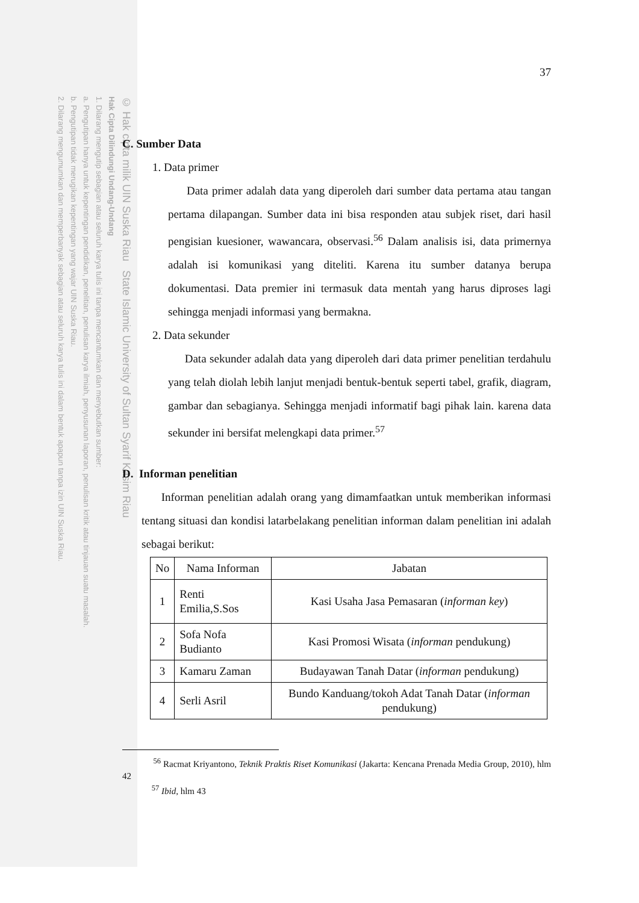© Hak cipta milik UIN Suska Riau State Islamic University of Sultan Syarif Kasim Riau
Hak Cipta Dilindungi Undang-Undang
1. Dilarang mengutip sebagian atau seluruh karya tulis ini tanpa mencantumkan dan menyebutkan sumber:
a. Pengutipan hanya untuk kepentingan pendidikan, penelitian, penulisan karya ilmiah, penyusunan laporan, penulisan kritik atau tinjauan suatu masalah.
b. Pengutipan tidak merugikan kepentingan yang wajar UIN Suska Riau.
2. Dilarang mengumumkan dan memperbanyak sebagian atau seluruh karya tulis ini dalam bentuk apapun tanpa izin UIN Suska Riau.
37
C. Sumber Data
1. Data primer
Data primer adalah data yang diperoleh dari sumber data pertama atau tangan pertama dilapangan. Sumber data ini bisa responden atau subjek riset, dari hasil pengisian kuesioner, wawancara, observasi.<sup>56</sup> Dalam analisis isi, data primernya adalah isi komunikasi yang diteliti. Karena itu sumber datanya berupa dokumentasi. Data premier ini termasuk data mentah yang harus diproses lagi sehingga menjadi informasi yang bermakna.
2. Data sekunder
Data sekunder adalah data yang diperoleh dari data primer penelitian terdahulu yang telah diolah lebih lanjut menjadi bentuk-bentuk seperti tabel, grafik, diagram, gambar dan sebagianya. Sehingga menjadi informatif bagi pihak lain. karena data sekunder ini bersifat melengkapi data primer.<sup>57</sup>
D. Informan penelitian
Informan penelitian adalah orang yang dimamfaatkan untuk memberikan informasi tentang situasi dan kondisi latarbelakang penelitian informan dalam penelitian ini adalah sebagai berikut:
| No | Nama Informan | Jabatan |
| --- | --- | --- |
| 1 | Renti Emilia,S.Sos | Kasi Usaha Jasa Pemasaran ( informan key ) |
| 2 | Sofa Nofa Budianto | Kasi Promosi Wisata ( informan pendukung) |
| 3 | Kamaru Zaman | Budayawan Tanah Datar ( informan pendukung) |
| 4 | Serli Asril | Bundo Kanduang/tokoh Adat Tanah Datar ( informan pendukung) |
<sup>56</sup> Racmat Kriyantono, Teknik Praktis Riset Komunikasi (Jakarta: Kencana Prenada Media Group, 2010), hlm 42
<sup>57</sup> Ibid, hlm 43